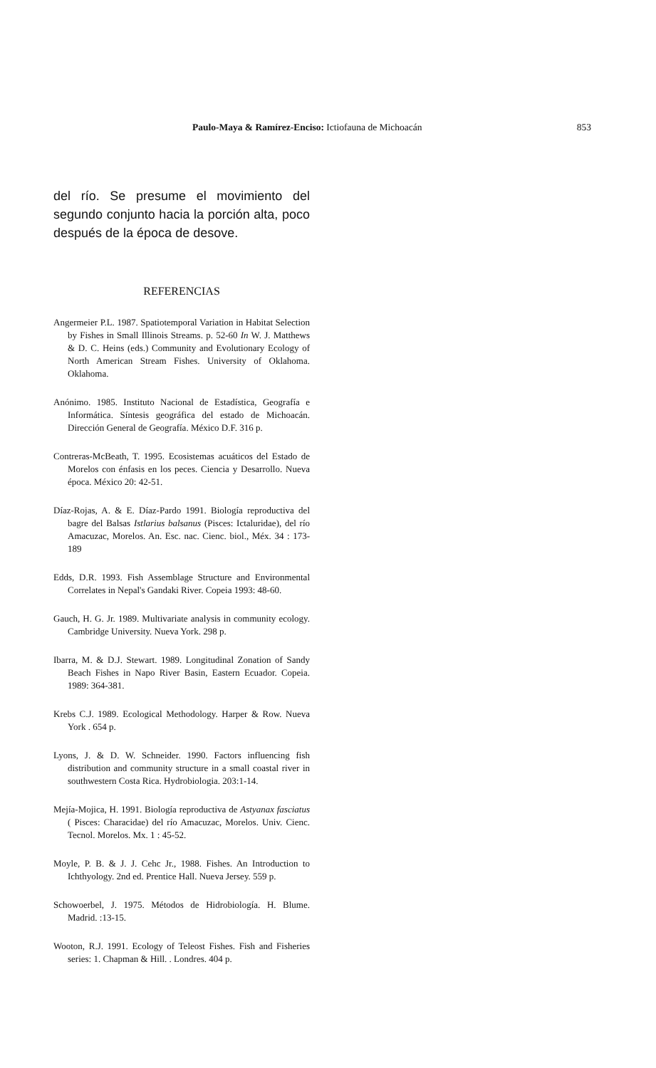Paulo-Maya & Ramírez-Enciso: Ictiofauna de Michoacán 853
del río. Se presume el movimiento del segundo conjunto hacia la porción alta, poco después de la época de desove.
REFERENCIAS
Angermeier P.L. 1987. Spatiotemporal Variation in Habitat Selection by Fishes in Small Illinois Streams. p. 52-60 In W. J. Matthews & D. C. Heins (eds.) Community and Evolutionary Ecology of North American Stream Fishes. University of Oklahoma. Oklahoma.
Anónimo. 1985. Instituto Nacional de Estadística, Geografía e Informática. Síntesis geográfica del estado de Michoacán. Dirección General de Geografía. México D.F. 316 p.
Contreras-McBeath, T. 1995. Ecosistemas acuáticos del Estado de Morelos con énfasis en los peces. Ciencia y Desarrollo. Nueva época. México 20: 42-51.
Díaz-Rojas, A. & E. Díaz-Pardo 1991. Biología reproductiva del bagre del Balsas Istlarius balsanus (Pisces: Ictaluridae), del río Amacuzac, Morelos. An. Esc. nac. Cienc. biol., Méx. 34 : 173-189
Edds, D.R. 1993. Fish Assemblage Structure and Environmental Correlates in Nepal's Gandaki River. Copeia 1993: 48-60.
Gauch, H. G. Jr. 1989. Multivariate analysis in community ecology. Cambridge University. Nueva York. 298 p.
Ibarra, M. & D.J. Stewart. 1989. Longitudinal Zonation of Sandy Beach Fishes in Napo River Basin, Eastern Ecuador. Copeia. 1989: 364-381.
Krebs C.J. 1989. Ecological Methodology. Harper & Row. Nueva York . 654 p.
Lyons, J. & D. W. Schneider. 1990. Factors influencing fish distribution and community structure in a small coastal river in southwestern Costa Rica. Hydrobiologia. 203:1-14.
Mejía-Mojica, H. 1991. Biología reproductiva de Astyanax fasciatus ( Pisces: Characidae) del río Amacuzac, Morelos. Univ. Cienc. Tecnol. Morelos. Mx. 1 : 45-52.
Moyle, P. B. & J. J. Cehc Jr., 1988. Fishes. An Introduction to Ichthyology. 2nd ed. Prentice Hall. Nueva Jersey. 559 p.
Schowoerbel, J. 1975. Métodos de Hidrobiología. H. Blume. Madrid. :13-15.
Wooton, R.J. 1991. Ecology of Teleost Fishes. Fish and Fisheries series: 1. Chapman & Hill. . Londres. 404 p.